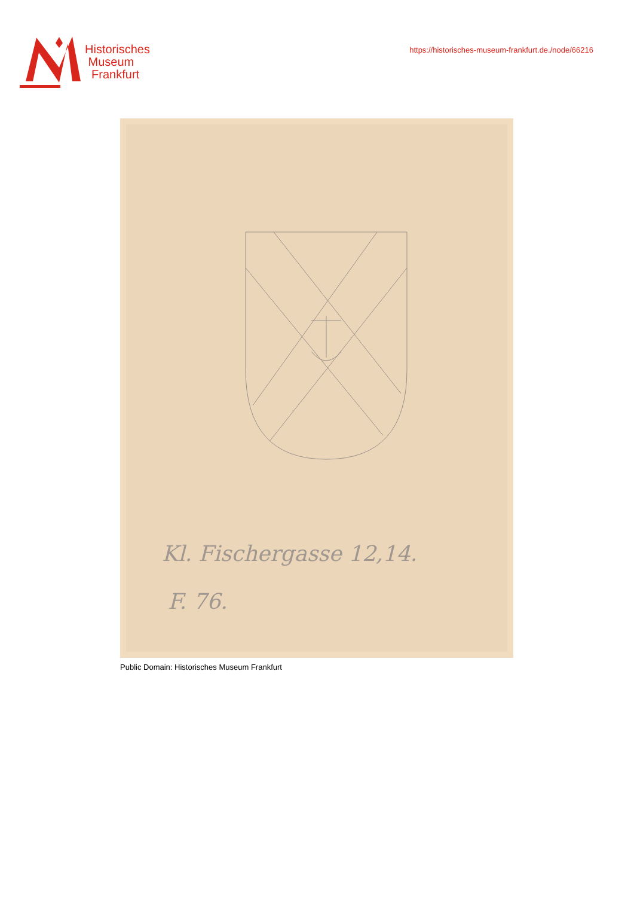Historisches
Museum
Frankfurt
https://historisches-museum-frankfurt.de./node/66216
Kl. Fischergasse 12,14.
F. 76.
Public Domain: Historisches Museum Frankfurt